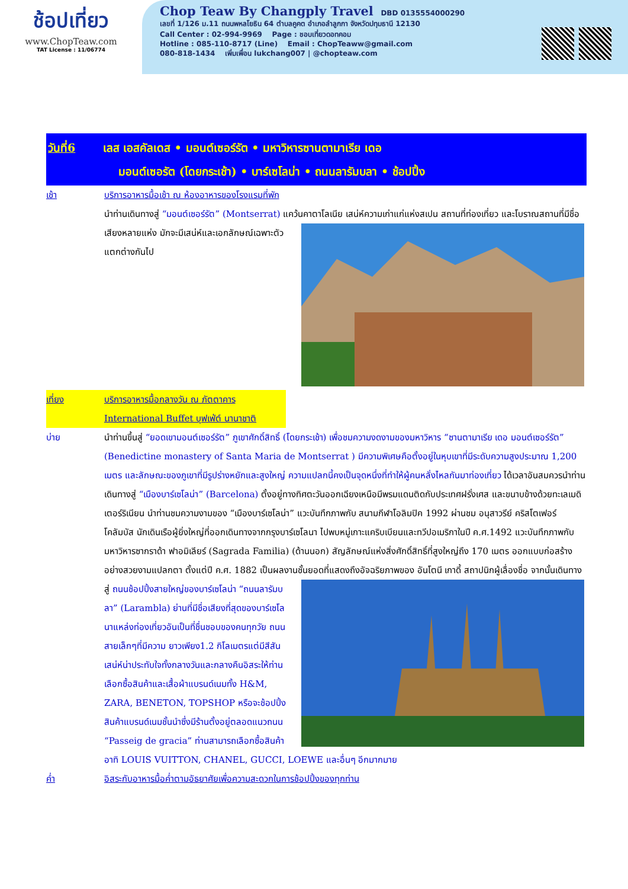ช้อปเที่ยว
www.ChopTeaw.com
TAT License : 11/06774
Chop Teaw By Changply Travel DBD 0135554000290
เลขที่ 1/126 ม.11 ถนนพหลโยธิน 64 ตำบลคูคต อำเภอลำลูกกา จังหวัดปทุมธานี 12130
Call Center : 02-994-9969 Page : ชอบเที่ยวดอทคอม
Hotline : 085-110-8717 (Line) Email : ChopTeaww@gmail.com
080-818-1434 เพิ่มเพื่อน lukchang007 | @chopteaw.com
วันที่6 เลส เอสคัลเดส • มอนต์เซอร์รัต • มหาวิหารซานตามาเรีย เดอ
มอนต์เซอรัต (โดยกระเช้า) • บาร์เซโลน่า • ถนนลารัมบลา • ช้อปปิ้ง
เช้า บริการอาหารมื้อเช้า ณ ห้องอาหารของโรงแรมที่พัก
นำท่านเดินทางสู่ “มอนต์เซอร์รัต” (Montserrat) แคว้นคาตาโลเนีย เสน่ห์ความเก่าแก่แห่งสเปน สถานที่ท่องเที่ยว และโบราณสถานที่มีชื่อเสียงหลายแห่ง มักจะมีเสน่ห์และเอกลักษณ์เฉพาะตัว แตกต่างกันไป
เที่ยง บริการอาหารมื้อกลางวัน ณ ภัตตาคาร International Buffet บุฟเฟ่ต์ นานาชาติ
บ่าย นำท่านขึ้นสู่ “ยอดเขามอนต์เซอร์รัต” ภูเขาศักดิ์สิทธิ์ (โดยกระเช้า) เพื่อชมความงดงามของมหาวิหาร “ซานตามาเรีย เดอ มอนต์เซอร์รัต” (Benedictine monastery of Santa Maria de Montserrat ) มีความพิเศษคือตั้งอยู่ในหุบเขาที่มีระดับความสูงประมาณ 1,200 เมตร และลักษณะของภูเขาที่มีรูปร่างหยักและสูงใหญ่ ความแปลกนี้คงเป็นจุดหนึ่งที่ทำให้ผู้คนหลั่งไหลกันมาท่องเที่ยว ได้เวลาอันสมควรนำท่านเดินทางสู่ “เมืองบาร์เซโลน่า” (Barcelona) ตั้งอยู่ทางทิศตะวันออกเฉียงเหนือมีพรมแดนติดกับประเทศฝรั่งเศส และขนาบข้างด้วยทะเลเมดิเตอร์ริเนียน นำท่านชมความงามของ “เมืองบาร์เซโลน่า” แวะบันทึกภาพกับ สนามกีฬาโอลิมปิค 1992 ผ่านชม อนุสาวรีย์ คริสโตเฟอร์ โคลัมบัส นักเดินเรือผู้ยิ่งใหญ่ที่ออกเดินทางจากกรุงบาร์เซโลนา ไปพบหมู่เกาะแคริบเบียนและทวีปอเมริกาในปี ค.ศ.1492 แวะบันทึกภาพกับมหาวิหารซากราด้า ฟาอมิเลียร์ (Sagrada Familia) (ด้านนอก) สัญลักษณ์แห่งสิ่งศักดิ์สิทธิ์ที่สูงใหญ่ถึง 170 เมตร ออกแบบก่อสร้างอย่างสวยงามแปลกตา ตั้งแต่ปี ค.ศ. 1882 เป็นผลงานชั้นยอดที่แสดงถึงอัจฉริยภาพของ อันโตนี เกาดี้ สถาปนิกผู้เลื่องชื่อ จากนั้นเดินทางสู่ ถนนช้อปปิ้งสายใหญ่ของบาร์เซโลน่า “ถนนลารัมบลา” (Larambla) ย่านที่มีชื่อเสียงที่สุดของบาร์เซโล นาแหล่งท่องเที่ยวอันเป็นที่ชื่นชอบของคนทุกวัย ถนนสายเล็กๆที่มีความ ยาวเพียง1.2 กิโลเมตรแต่มีสีสันเสน่ห์น่าประทับใจทั้งกลางวันและกลางคืนอิสระให้ท่านเลือกซื้อสินค้าและเสื้อผ้าแบรนด์เนมทั้ง H&M, ZARA, BENETON, TOPSHOP หรือจะช้อปปิ้งสินค้าแบรนด์เนมชั้นนำซึ่งมีร้านตั้งอยู่ตลอดแนวถนน “Passeig de gracia” ท่านสามารถเลือกซื้อสินค้าอาทิ LOUIS VUITTON, CHANEL, GUCCI, LOEWE และอื่นๆ อีกมากมาย
ค่ำ อิสระกับอาหารมื้อค่ำตามอัธยาศัยเพื่อความสะดวกในการช้อปปิ้งของทุกท่าน